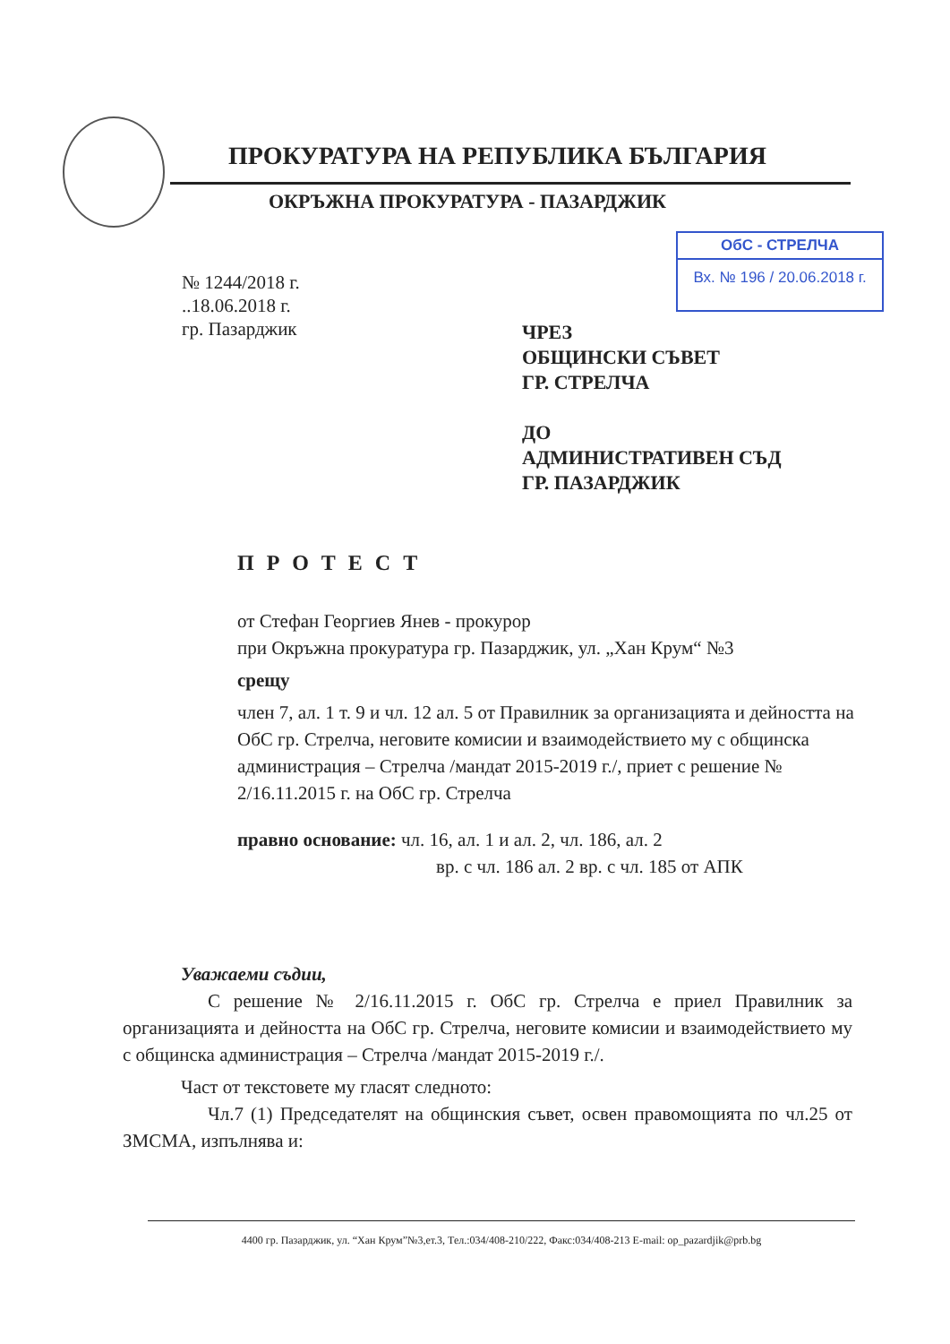ПРОКУРАТУРА НА РЕПУБЛИКА БЪЛГАРИЯ
ОКРЪЖНА ПРОКУРАТУРА - ПАЗАРДЖИК
ОбС - СТРЕЛЧА
Вх. № 196 / 20.06.2018 г.
№ 1244/2018 г.
..18.06.2018 г.
гр. Пазарджик
ЧРЕЗ
ОБЩИНСКИ СЪВЕТ
ГР. СТРЕЛЧА
ДО
АДМИНИСТРАТИВЕН СЪД
ГР. ПАЗАРДЖИК
ПРОТЕСТ
от Стефан Георгиев Янев - прокурор
при Окръжна прокуратура гр. Пазарджик, ул. „Хан Крум“ №3
срещу
член 7, ал. 1 т. 9 и чл. 12 ал. 5 от Правилник за организацията и дейността на ОбС гр. Стрелча, неговите комисии и взаимодействието му с общинска администрация – Стрелча /мандат 2015-2019 г./, приет с решение № 2/16.11.2015 г. на ОбС гр. Стрелча
правно основание: чл. 16, ал. 1 и ал. 2, чл. 186, ал. 2
вр. с чл. 186 ал. 2 вр. с чл. 185 от АПК
Уважаеми съдии,
С решение № 2/16.11.2015 г. ОбС гр. Стрелча е приел Правилник за организацията и дейността на ОбС гр. Стрелча, неговите комисии и взаимодействието му с общинска администрация – Стрелча /мандат 2015-2019 г./.
Част от текстовете му гласят следното:
Чл.7 (1) Председателят на общинския съвет, освен правомощията по чл.25 от ЗМСМА, изпълнява и:
4400 гр. Пазарджик, ул. “Хан Крум”№3,ет.3, Тел.:034/408-210/222, Факс:034/408-213 E-mail: op_pazardjik@prb.bg